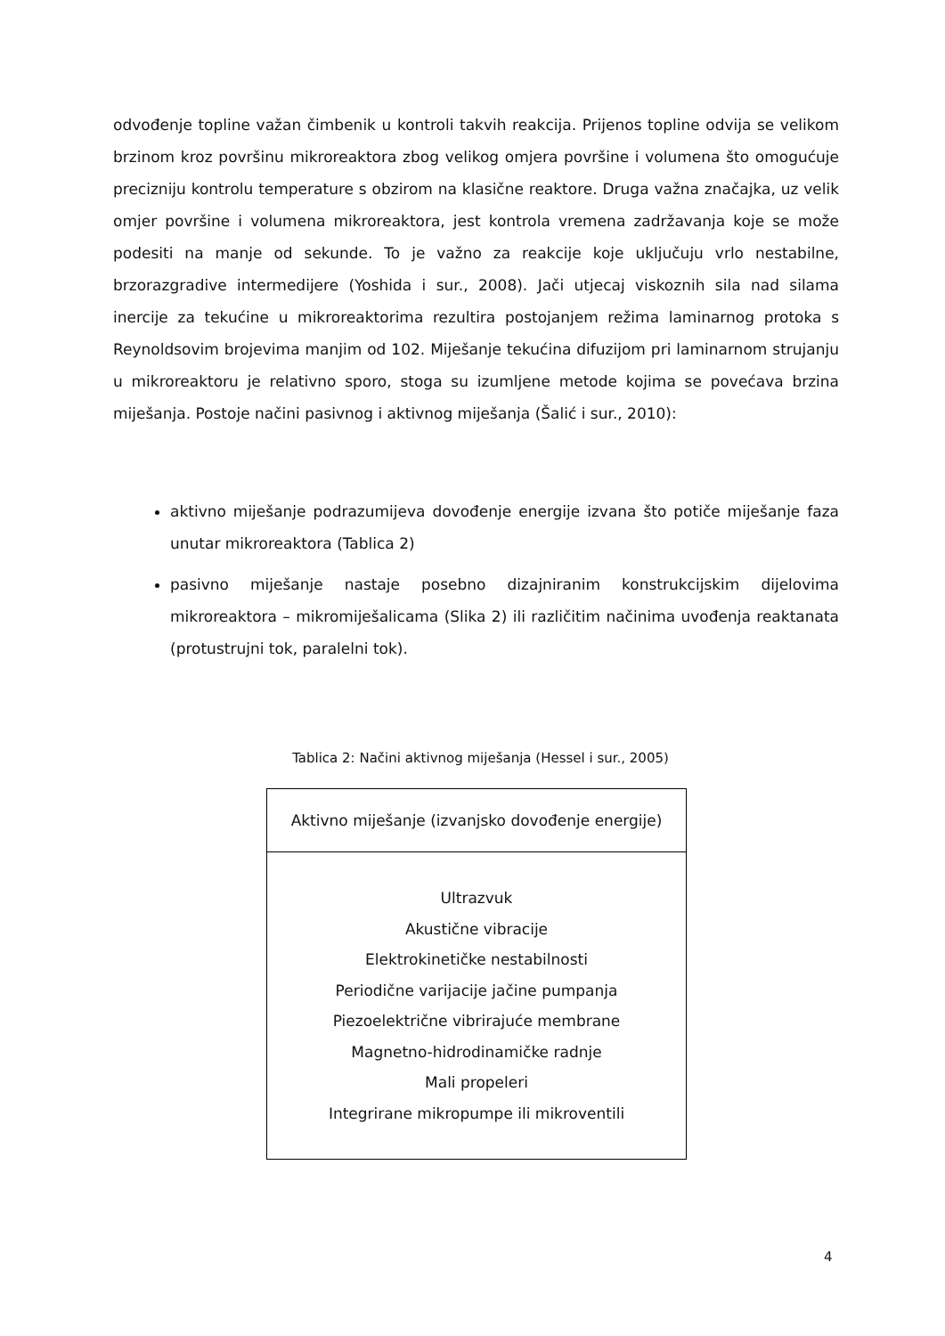odvođenje topline važan čimbenik u kontroli takvih reakcija. Prijenos topline odvija se velikom brzinom kroz površinu mikroreaktora zbog velikog omjera površine i volumena što omogućuje precizniju kontrolu temperature s obzirom na klasične reaktore. Druga važna značajka, uz velik omjer površine i volumena mikroreaktora, jest kontrola vremena zadržavanja koje se može podesiti na manje od sekunde. To je važno za reakcije koje uključuju vrlo nestabilne, brzorazgradive intermedijere (Yoshida i sur., 2008). Jači utjecaj viskoznih sila nad silama inercije za tekućine u mikroreaktorima rezultira postojanjem režima laminarnog protoka s Reynoldsovim brojevima manjim od 102. Miješanje tekućina difuzijom pri laminarnom strujanju u mikroreaktoru je relativno sporo, stoga su izumljene metode kojima se povećava brzina miješanja. Postoje načini pasivnog i aktivnog miješanja (Šalić i sur., 2010):
aktivno miješanje podrazumijeva dovođenje energije izvana što potiče miješanje faza unutar mikroreaktora (Tablica 2)
pasivno miješanje nastaje posebno dizajniranim konstrukcijskim dijelovima mikroreaktora – mikromiješalicama (Slika 2) ili različitim načinima uvođenja reaktanata (protustrujni tok, paralelni tok).
Tablica 2: Načini aktivnog miješanja (Hessel i sur., 2005)
| Aktivno miješanje (izvanjsko dovođenje energije) |
| --- |
| Ultrazvuk Akustične vibracije Elektrokinetičke nestabilnosti Periodične varijacije jačine pumpanja Piezoelektrične vibrirajuće membrane Magnetno-hidrodinamičke radnje Mali propeleri Integrirane mikropumpe ili mikroventili |
4